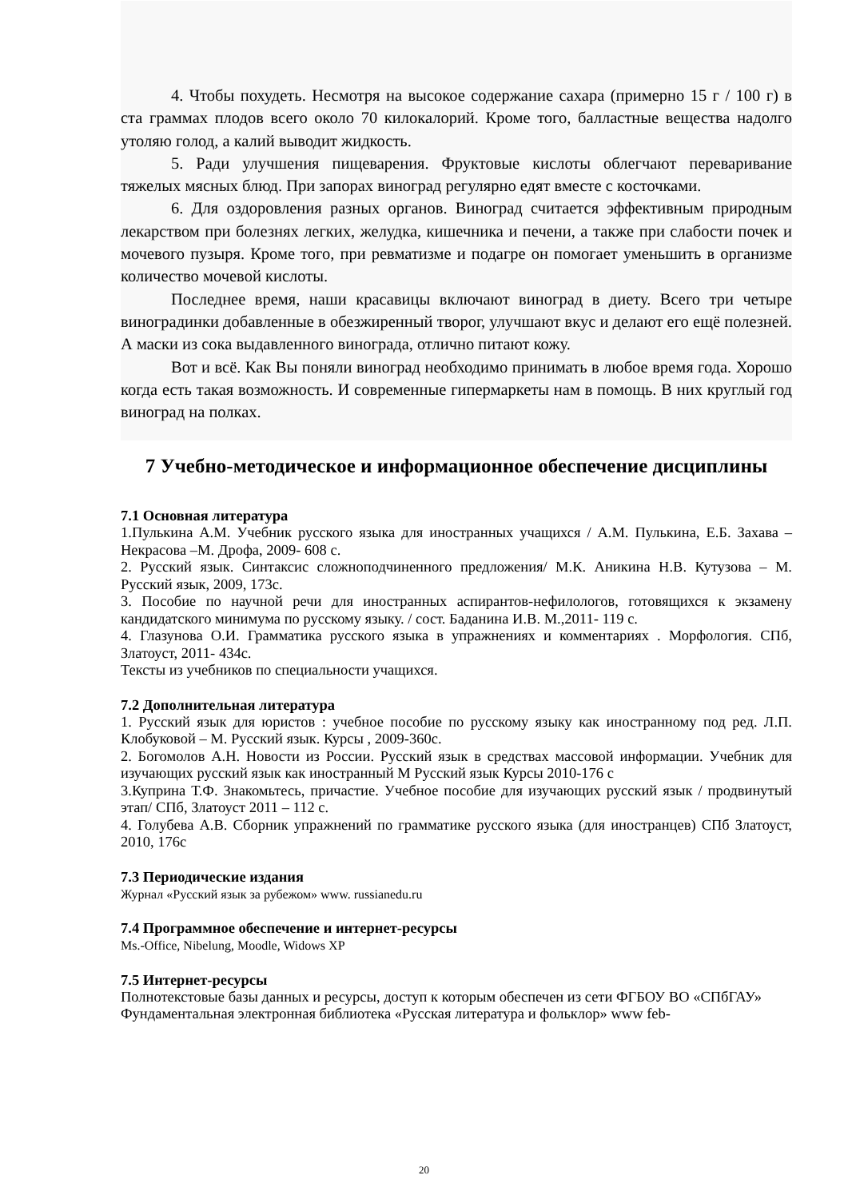4. Чтобы похудеть. Несмотря на высокое содержание сахара (примерно 15 г / 100 г) в ста граммах плодов всего около 70 килокалорий. Кроме того, балластные вещества надолго утоляю голод, а калий выводит жидкость.
5. Ради улучшения пищеварения. Фруктовые кислоты облегчают переваривание тяжелых мясных блюд. При запорах виноград регулярно едят вместе с косточками.
6. Для оздоровления разных органов. Виноград считается эффективным природным лекарством при болезнях легких, желудка, кишечника и печени, а также при слабости почек и мочевого пузыря. Кроме того, при ревматизме и подагре он помогает уменьшить в организме количество мочевой кислоты.
Последнее время, наши красавицы включают виноград в диету. Всего три четыре виноградинки добавленные в обезжиренный творог, улучшают вкус и делают его ещё полезней. А маски из сока выдавленного винограда, отлично питают кожу.
Вот и всё. Как Вы поняли виноград необходимо принимать в любое время года. Хорошо когда есть такая возможность. И современные гипермаркеты нам в помощь. В них круглый год виноград на полках.
7 Учебно-методическое и информационное обеспечение дисциплины
7.1 Основная литература
1.Пулькина А.М. Учебник русского языка для иностранных учащихся / А.М. Пулькина, Е.Б. Захава –Некрасова –М. Дрофа, 2009- 608 с.
2. Русский язык. Синтаксис сложноподчиненного предложения/ М.К. Аникина Н.В. Кутузова – М. Русский язык, 2009, 173с.
3. Пособие по научной речи для иностранных аспирантов-нефилологов, готовящихся к экзамену кандидатского минимума по русскому языку. / сост. Баданина И.В. М.,2011- 119 с.
4. Глазунова О.И. Грамматика русского языка в упражнениях и комментариях . Морфология. СПб, Златоуст, 2011- 434с.
Тексты из учебников по специальности учащихся.
7.2 Дополнительная литература
1. Русский язык для юристов : учебное пособие по русскому языку как иностранному под ред. Л.П. Клобуковой – М. Русский язык. Курсы , 2009-360с.
2. Богомолов А.Н. Новости из России. Русский язык в средствах массовой информации. Учебник для изучающих русский язык как иностранный М Русский язык Курсы 2010-176 с
3.Куприна Т.Ф. Знакомьтесь, причастие. Учебное пособие для изучающих русский язык / продвинутый этап/ СПб, Златоуст 2011 – 112 с.
4. Голубева А.В. Сборник упражнений по грамматике русского языка (для иностранцев) СПб Златоуст, 2010, 176с
7.3 Периодические издания
Журнал «Русский язык за рубежом» www. russianedu.ru
7.4 Программное обеспечение и интернет-ресурсы
Ms.-Office, Nibelung, Moodle, Widows XP
7.5 Интернет-ресурсы
Полнотекстовые базы данных и ресурсы, доступ к которым обеспечен из сети ФГБОУ ВО «СПбГАУ»
Фундаментальная электронная библиотека «Русская литература и фольклор» www feb-
20